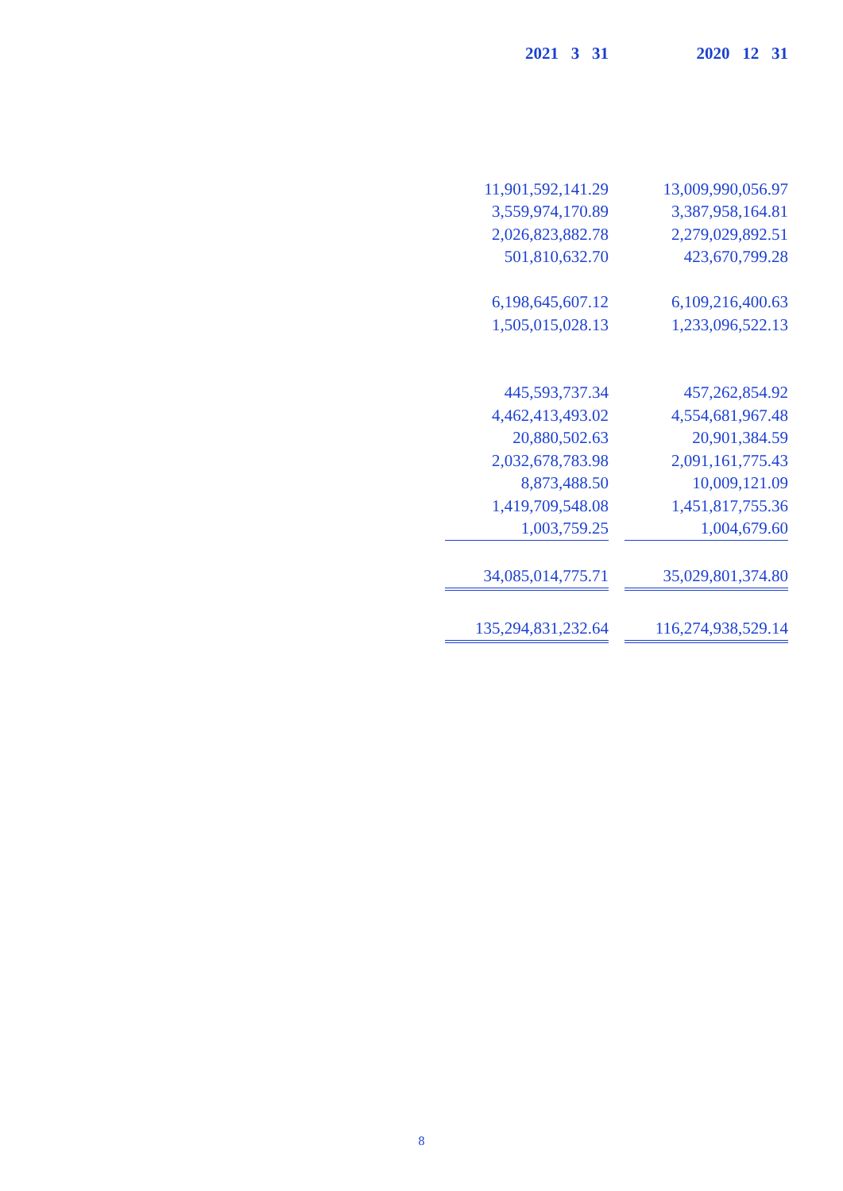| 2021 3 31 | | 2020 12 31 |
| 11,901,592,141.29 | | 13,009,990,056.97 |
| 3,559,974,170.89 | | 3,387,958,164.81 |
| 2,026,823,882.78 | | 2,279,029,892.51 |
| 501,810,632.70 | | 423,670,799.28 |
| 6,198,645,607.12 | | 6,109,216,400.63 |
| 1,505,015,028.13 | | 1,233,096,522.13 |
| 445,593,737.34 | | 457,262,854.92 |
| 4,462,413,493.02 | | 4,554,681,967.48 |
| 20,880,502.63 | | 20,901,384.59 |
| 2,032,678,783.98 | | 2,091,161,775.43 |
| 8,873,488.50 | | 10,009,121.09 |
| 1,419,709,548.08 | | 1,451,817,755.36 |
| 1,003,759.25 | | 1,004,679.60 |
| 34,085,014,775.71 | | 35,029,801,374.80 |
| 135,294,831,232.64 | | 116,274,938,529.14 |
8